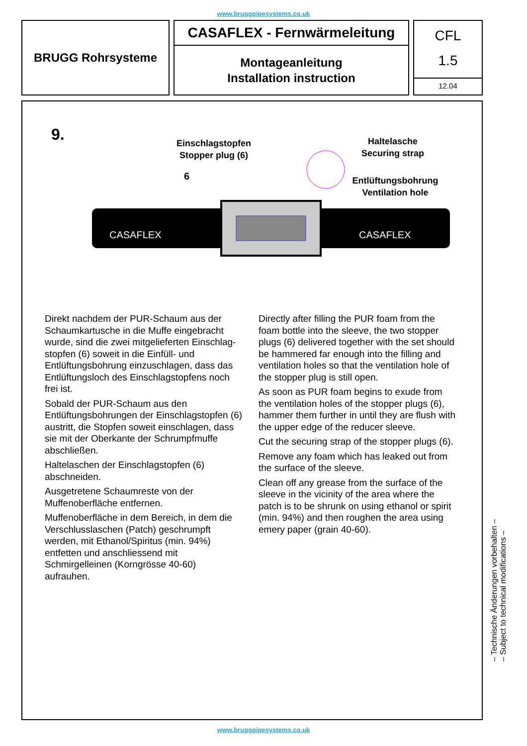www.bruggpipesystems.co.uk
BRUGG Rohrsysteme
CASAFLEX - Fernwärmeleitung
Montageanleitung
Installation instruction
CFL
1.5
12.04
9.
Einschlagstopfen
Stopper plug (6)
Haltelasche
Securing strap
Entlüftungsbohrung
Ventilation hole
6
CASAFLEX
CASAFLEX
Direkt nachdem der PUR-Schaum aus der Schaumkartusche in die Muffe eingebracht wurde, sind die zwei mitgelieferten Einschlag-stopfen (6) soweit in die Einfüll- und Entlüftungsbohrung einzuschlagen, dass das Entlüftungsloch des Einschlagstopfens noch frei ist.
Sobald der PUR-Schaum aus den Entlüftungsbohrungen der Einschlagstopfen (6) austritt, die Stopfen soweit einschlagen, dass sie mit der Oberkante der Schrumpfmuffe abschließen.
Haltelaschen der Einschlagstopfen (6) abschneiden.
Ausgetretene Schaumreste von der Muffenoberfläche entfernen.
Muffenoberfläche in dem Bereich, in dem die Verschlusslaschen (Patch) geschrumpft werden, mit Ethanol/Spiritus (min. 94%) entfetten und anschliessend mit Schmirgelleinen (Korngrösse 40-60) aufrauhen.
Directly after filling the PUR foam from the foam bottle into the sleeve, the two stopper plugs (6) delivered together with the set should be hammered far enough into the filling and ventilation holes so that the ventilation hole of the stopper plug is still open.
As soon as PUR foam begins to exude from the ventilation holes of the stopper plugs (6), hammer them further in until they are flush with the upper edge of the reducer sleeve.
Cut the securing strap of the stopper plugs (6).
Remove any foam which has leaked out from the surface of the sleeve.
Clean off any grease from the surface of the sleeve in the vicinity of the area where the patch is to be shrunk on using ethanol or spirit (min. 94%) and then roughen the area using emery paper (grain 40-60).
– Technische Änderungen vorbehalten –
– Subject to technical modifications –
www.bruggpipesystems.co.uk